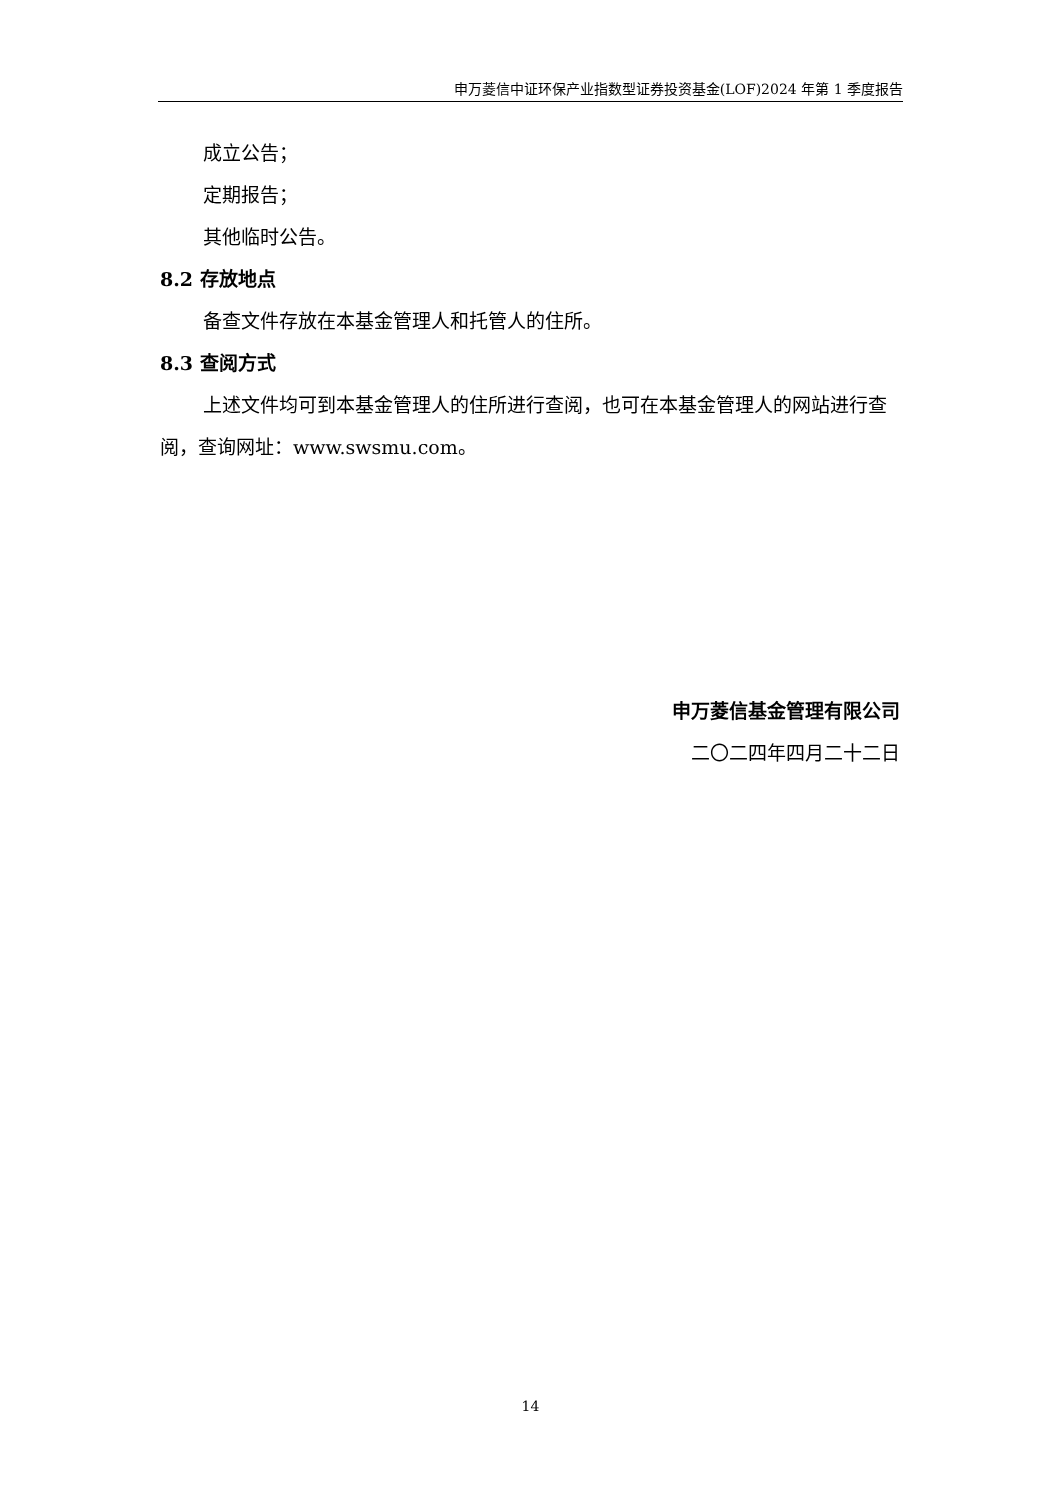申万菱信中证环保产业指数型证券投资基金(LOF)2024 年第 1 季度报告
成立公告；
定期报告；
其他临时公告。
8.2 存放地点
备查文件存放在本基金管理人和托管人的住所。
8.3 查阅方式
上述文件均可到本基金管理人的住所进行查阅，也可在本基金管理人的网站进行查阅，查询网址：www.swsmu.com。
申万菱信基金管理有限公司
二〇二四年四月二十二日
14